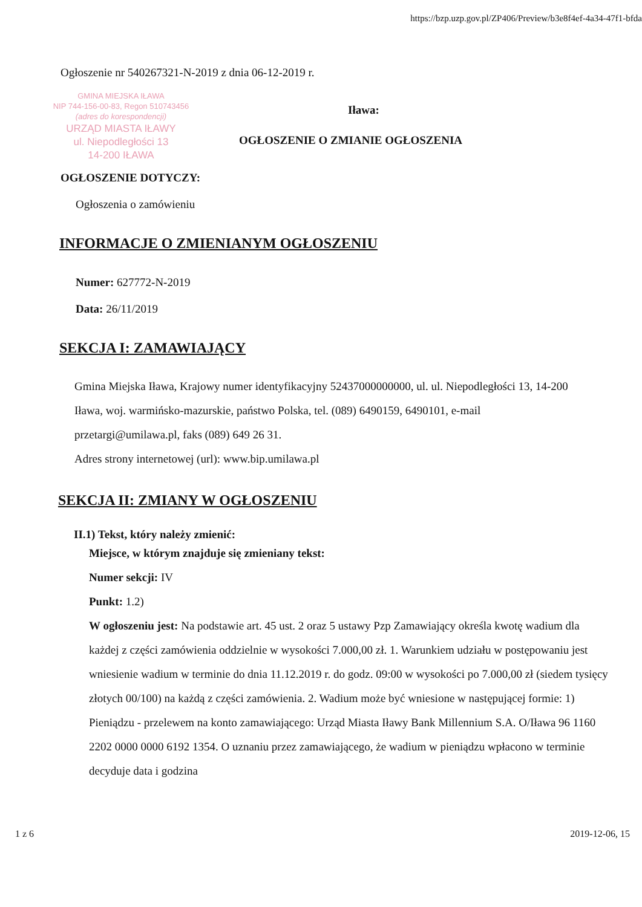https://bzp.uzp.gov.pl/ZP406/Preview/b3e8f4ef-4a34-47f1-bfda
Ogłoszenie nr 540267321-N-2019 z dnia 06-12-2019 r.
GMINA MIEJSKA IŁAWA
NIP 744-156-00-83, Regon 510743456
(adres do korespondencji)
URZĄD MIASTA IŁAWY
ul. Niepodległości 13
14-200 IŁAWA
Iława:
OGŁOSZENIE O ZMIANIE OGŁOSZENIA
OGŁOSZENIE DOTYCZY:
Ogłoszenia o zamówieniu
INFORMACJE O ZMIENIANYM OGŁOSZENIU
Numer: 627772-N-2019
Data: 26/11/2019
SEKCJA I: ZAMAWIAJĄCY
Gmina Miejska Iława, Krajowy numer identyfikacyjny 52437000000000, ul. ul. Niepodległości 13, 14-200 Iława, woj. warmińsko-mazurskie, państwo Polska, tel. (089) 6490159, 6490101, e-mail przetargi@umilawa.pl, faks (089) 649 26 31.
Adres strony internetowej (url): www.bip.umilawa.pl
SEKCJA II: ZMIANY W OGŁOSZENIU
II.1) Tekst, który należy zmienić:
Miejsce, w którym znajduje się zmieniany tekst:
Numer sekcji: IV
Punkt: 1.2)
W ogłoszeniu jest: Na podstawie art. 45 ust. 2 oraz 5 ustawy Pzp Zamawiający określa kwotę wadium dla każdej z części zamówienia oddzielnie w wysokości 7.000,00 zł. 1. Warunkiem udziału w postępowaniu jest wniesienie wadium w terminie do dnia 11.12.2019 r. do godz. 09:00 w wysokości po 7.000,00 zł (siedem tysięcy złotych 00/100) na każdą z części zamówienia. 2. Wadium może być wniesione w następującej formie: 1) Pieniądzu - przelewem na konto zamawiającego: Urząd Miasta Iławy Bank Millennium S.A. O/Iława 96 1160 2202 0000 0000 6192 1354. O uznaniu przez zamawiającego, że wadium w pieniądzu wpłacono w terminie decyduje data i godzina
1 z 6 2019-12-06, 15